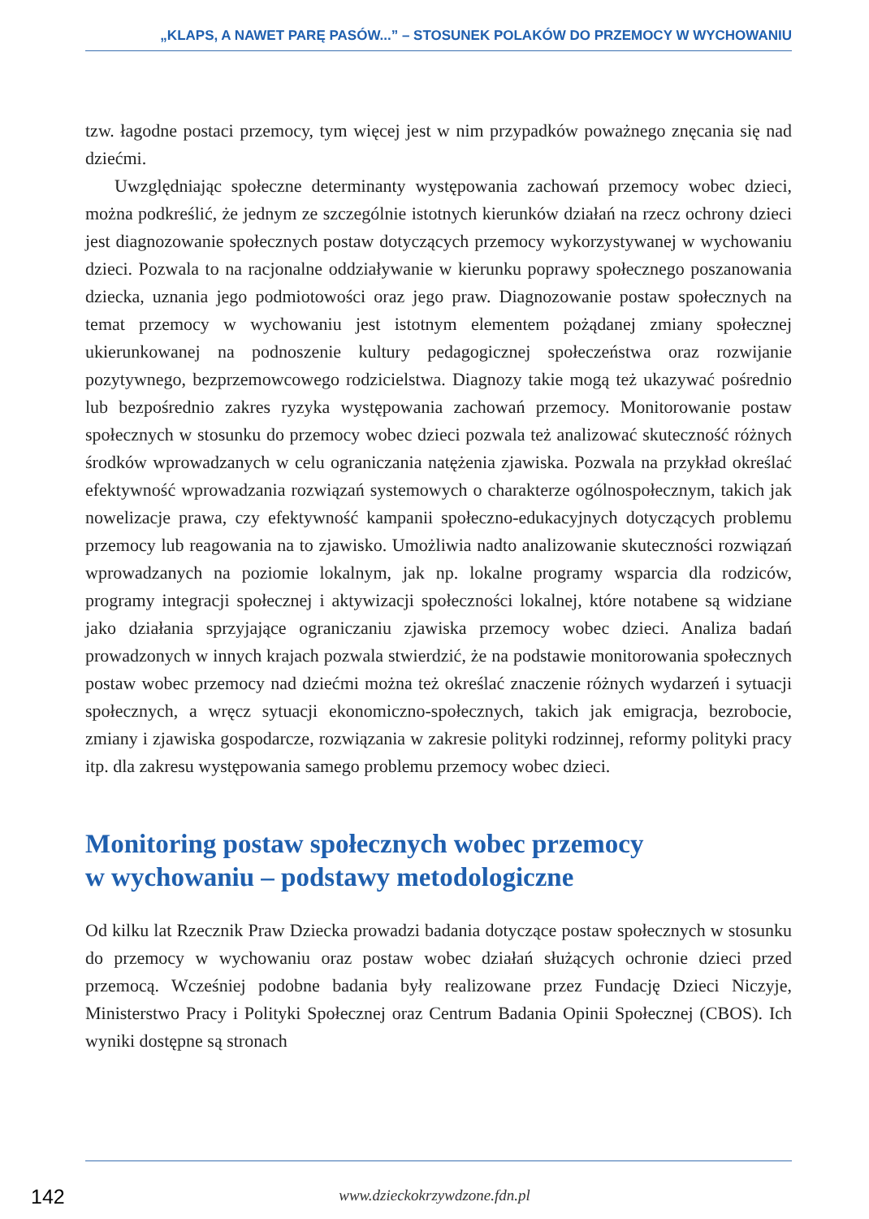„KLAPS, A NAWET PARĘ PASÓW...” – STOSUNEK POLAKÓW DO PRZEMOCY W WYCHOWANIU
tzw. łagodne postaci przemocy, tym więcej jest w nim przypadków poważnego znęcania się nad dziećmi.
Uwzględniając społeczne determinanty występowania zachowań przemocy wobec dzieci, można podkreślić, że jednym ze szczególnie istotnych kierunków działań na rzecz ochrony dzieci jest diagnozowanie społecznych postaw dotyczących przemocy wykorzystywanej w wychowaniu dzieci. Pozwala to na racjonalne oddziaływanie w kierunku poprawy społecznego poszanowania dziecka, uznania jego podmiotowości oraz jego praw. Diagnozowanie postaw społecznych na temat przemocy w wychowaniu jest istotnym elementem pożądanej zmiany społecznej ukierunkowanej na podnoszenie kultury pedagogicznej społeczeństwa oraz rozwijanie pozytywnego, bezprzemowcowego rodzicielstwa. Diagnozy takie mogą też ukazywać pośrednio lub bezpośrednio zakres ryzyka występowania zachowań przemocy. Monitorowanie postaw społecznych w stosunku do przemocy wobec dzieci pozwala też analizować skuteczność różnych środków wprowadzanych w celu ograniczania natężenia zjawiska. Pozwala na przykład określać efektywność wprowadzania rozwiązań systemowych o charakterze ogólnospołecznym, takich jak nowelizacje prawa, czy efektywność kampanii społeczno-edukacyjnych dotyczących problemu przemocy lub reagowania na to zjawisko. Umożliwia nadto analizowanie skuteczności rozwiązań wprowadzanych na poziomie lokalnym, jak np. lokalne programy wsparcia dla rodziców, programy integracji społecznej i aktywizacji społeczności lokalnej, które notabene są widziane jako działania sprzyjające ograniczaniu zjawiska przemocy wobec dzieci. Analiza badań prowadzonych w innych krajach pozwala stwierdzić, że na podstawie monitorowania społecznych postaw wobec przemocy nad dziećmi można też określać znaczenie różnych wydarzeń i sytuacji społecznych, a wręcz sytuacji ekonomiczno-społecznych, takich jak emigracja, bezrobocie, zmiany i zjawiska gospodarcze, rozwiązania w zakresie polityki rodzinnej, reformy polityki pracy itp. dla zakresu występowania samego problemu przemocy wobec dzieci.
Monitoring postaw społecznych wobec przemocy
w wychowaniu – podstawy metodologiczne
Od kilku lat Rzecznik Praw Dziecka prowadzi badania dotyczące postaw społecznych w stosunku do przemocy w wychowaniu oraz postaw wobec działań służących ochronie dzieci przed przemocą. Wcześniej podobne badania były realizowane przez Fundację Dzieci Niczyje, Ministerstwo Pracy i Polityki Społecznej oraz Centrum Badania Opinii Społecznej (CBOS). Ich wyniki dostępne są stronach
142
www.dzieckokrzywdzone.fdn.pl